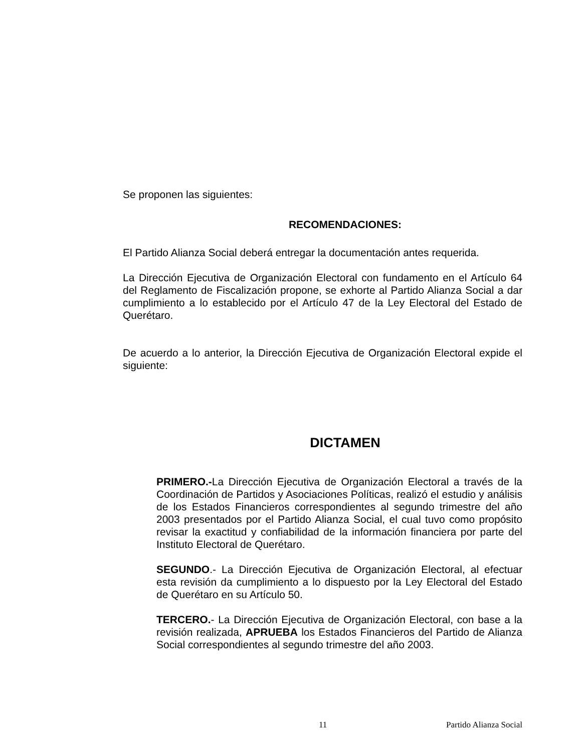Se proponen las siguientes:
RECOMENDACIONES:
El Partido Alianza Social deberá entregar la documentación antes requerida.
La Dirección Ejecutiva de Organización Electoral con fundamento en el Artículo 64 del Reglamento de Fiscalización propone, se exhorte al Partido Alianza Social a dar cumplimiento a lo establecido por el Artículo 47 de la Ley Electoral del Estado de Querétaro.
De acuerdo a lo anterior, la Dirección Ejecutiva de Organización Electoral expide el siguiente:
DICTAMEN
PRIMERO.-La Dirección Ejecutiva de Organización Electoral a través de la Coordinación de Partidos y Asociaciones Políticas, realizó el estudio y análisis de los Estados Financieros correspondientes al segundo trimestre del año 2003 presentados por el Partido Alianza Social, el cual tuvo como propósito revisar la exactitud y confiabilidad de la información financiera por parte del Instituto Electoral de Querétaro.
SEGUNDO.- La Dirección Ejecutiva de Organización Electoral, al efectuar esta revisión da cumplimiento a lo dispuesto por la Ley Electoral del Estado de Querétaro en su Artículo 50.
TERCERO.- La Dirección Ejecutiva de Organización Electoral, con base a la revisión realizada, APRUEBA los Estados Financieros del Partido de Alianza Social correspondientes al segundo trimestre del año 2003.
11 Partido Alianza Social